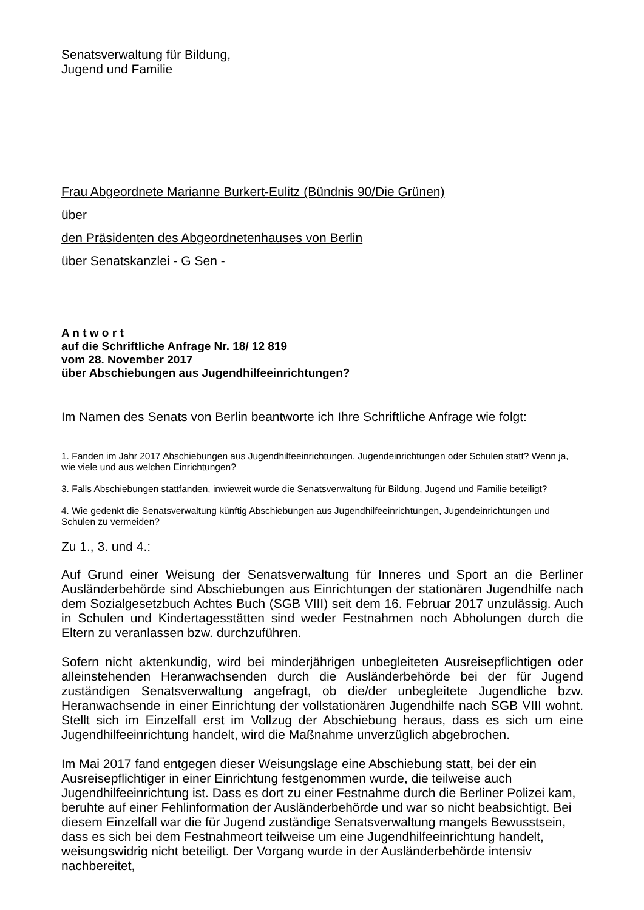Senatsverwaltung für Bildung,
Jugend und Familie
Frau Abgeordnete Marianne Burkert-Eulitz (Bündnis 90/Die Grünen)
über
den Präsidenten des Abgeordnetenhauses von Berlin
über Senatskanzlei - G Sen -
A n t w o r t
auf die Schriftliche Anfrage Nr. 18/ 12 819
vom 28. November 2017
über Abschiebungen aus Jugendhilfeeinrichtungen?
Im Namen des Senats von Berlin beantworte ich Ihre Schriftliche Anfrage wie folgt:
1. Fanden im Jahr 2017 Abschiebungen aus Jugendhilfeeinrichtungen, Jugendeinrichtungen oder Schulen statt? Wenn ja, wie viele und aus welchen Einrichtungen?
3. Falls Abschiebungen stattfanden, inwieweit wurde die Senatsverwaltung für Bildung, Jugend und Familie beteiligt?
4. Wie gedenkt die Senatsverwaltung künftig Abschiebungen aus Jugendhilfeeinrichtungen, Jugendeinrichtungen und Schulen zu vermeiden?
Zu 1., 3. und 4.:
Auf Grund einer Weisung der Senatsverwaltung für Inneres und Sport an die Berliner Ausländerbehörde sind Abschiebungen aus Einrichtungen der stationären Jugendhilfe nach dem Sozialgesetzbuch Achtes Buch (SGB VIII) seit dem 16. Februar 2017 unzulässig. Auch in Schulen und Kindertagesstätten sind weder Festnahmen noch Abholungen durch die Eltern zu veranlassen bzw. durchzuführen.
Sofern nicht aktenkundig, wird bei minderjährigen unbegleiteten Ausreisepflichtigen oder alleinstehenden Heranwachsenden durch die Ausländerbehörde bei der für Jugend zuständigen Senatsverwaltung angefragt, ob die/der unbegleitete Jugendliche bzw. Heranwachsende in einer Einrichtung der vollstationären Jugendhilfe nach SGB VIII wohnt. Stellt sich im Einzelfall erst im Vollzug der Abschiebung heraus, dass es sich um eine Jugendhilfeeinrichtung handelt, wird die Maßnahme unverzüglich abgebrochen.
Im Mai 2017 fand entgegen dieser Weisungslage eine Abschiebung statt, bei der ein Ausreisepflichtiger in einer Einrichtung festgenommen wurde, die teilweise auch Jugendhilfeeinrichtung ist. Dass es dort zu einer Festnahme durch die Berliner Polizei kam, beruhte auf einer Fehlinformation der Ausländerbehörde und war so nicht beabsichtigt. Bei diesem Einzelfall war die für Jugend zuständige Senatsverwaltung mangels Bewusstsein, dass es sich bei dem Festnahmeort teilweise um eine Jugendhilfeeinrichtung handelt, weisungswidrig nicht beteiligt. Der Vorgang wurde in der Ausländerbehörde intensiv nachbereitet,